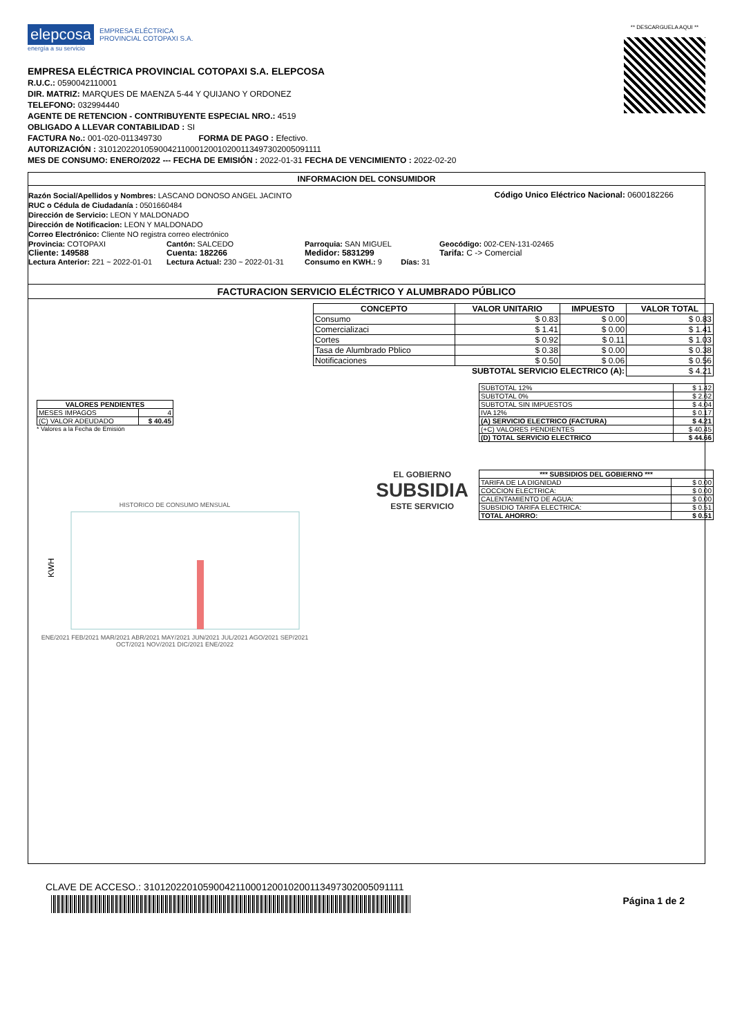elepcosa EMPRESA ELÉCTRICA
PROVINCIAL COTOPAXI S.A.
energía a su servicio
EMPRESA ELÉCTRICA PROVINCIAL COTOPAXI S.A. ELEPCOSA
R.U.C.: 0590042110001
DIR. MATRIZ: MARQUES DE MAENZA 5-44 Y QUIJANO Y ORDONEZ
TELEFONO: 032994440
AGENTE DE RETENCION - CONTRIBUYENTE ESPECIAL NRO.: 4519
OBLIGADO A LLEVAR CONTABILIDAD : SI
FACTURA No.: 001-020-011349730 FORMA DE PAGO : Efectivo.
AUTORIZACIÓN : 3101202201059004211000120010200113497302005091111
MES DE CONSUMO: ENERO/2022 --- FECHA DE EMISIÓN : 2022-01-31 FECHA DE VENCIMIENTO : 2022-02-20
** DESCARGUELA AQUI **
INFORMACION DEL CONSUMIDOR
Código Unico Eléctrico Nacional: 0600182266
Razón Social/Apellidos y Nombres: LASCANO DONOSO ANGEL JACINTO
RUC o Cédula de Ciudadanía : 0501660484
Dirección de Servicio: LEON Y MALDONADO
Dirección de Notificacion: LEON Y MALDONADO
Correo Electrónico: Cliente NO registra correo electrónico
Provincia: COTOPAXI Cantón: SALCEDO Parroquia: SAN MIGUEL Geocódigo: 002-CEN-131-02465 Cliente: 149588 Cuenta: 182266 Medidor: 5831299 Tarifa: C -> Comercial Lectura Anterior: 221 ~ 2022-01-01 Lectura Actual: 230 ~ 2022-01-31 Consumo en KWH.: 9 Días: 31
FACTURACION SERVICIO ELÉCTRICO Y ALUMBRADO PÚBLICO
| VALORES PENDIENTES | |
| --- | --- |
| MESES IMPAGOS | 4 |
| (C) VALOR ADEUDADO | $ 40.45 |
* Valores a la Fecha de Emisión
HISTORICO DE CONSUMO MENSUAL
KWH
ENE/2021 FEB/2021 MAR/2021 ABR/2021 MAY/2021 JUN/2021 JUL/2021 AGO/2021 SEP/2021 OCT/2021 NOV/2021 DIC/2021 ENE/2022
| CONCEPTO | VALOR UNITARIO | IMPUESTO | VALOR TOTAL |
| --- | --- | --- | --- |
| Consumo | $ 0.83 | $ 0.00 | $ 0.83 |
| Comercializaci | $ 1.41 | $ 0.00 | $ 1.41 |
| Cortes | $ 0.92 | $ 0.11 | $ 1.03 |
| Tasa de Alumbrado Pblico | $ 0.38 | $ 0.00 | $ 0.38 |
| Notificaciones | $ 0.50 | $ 0.06 | $ 0.56 |
| SUBTOTAL SERVICIO ELECTRICO (A): | | | $ 4.21 |
| SUBTOTAL 12% | $ 1.42 |
| SUBTOTAL 0% | $ 2.62 |
| SUBTOTAL SIN IMPUESTOS | $ 4.04 |
| IVA 12% | $ 0.17 |
| (A) SERVICIO ELECTRICO (FACTURA) | $ 4.21 |
| (+C) VALORES PENDIENTES | $ 40.45 |
| (D) TOTAL SERVICIO ELECTRICO | $ 44.66 |
EL GOBIERNO
SUBSIDIA
ESTE SERVICIO
| *** SUBSIDIOS DEL GOBIERNO *** | |
| --- | --- |
| TARIFA DE LA DIGNIDAD | $ 0.00 |
| COCCION ELECTRICA: | $ 0.00 |
| CALENTAMIENTO DE AGUA: | $ 0.00 |
| SUBSIDIO TARIFA ELECTRICA: | $ 0.51 |
| TOTAL AHORRO: | $ 0.51 |
CLAVE DE ACCESO.: 3101202201059004211000120010200113497302005091111
Página 1 de 2